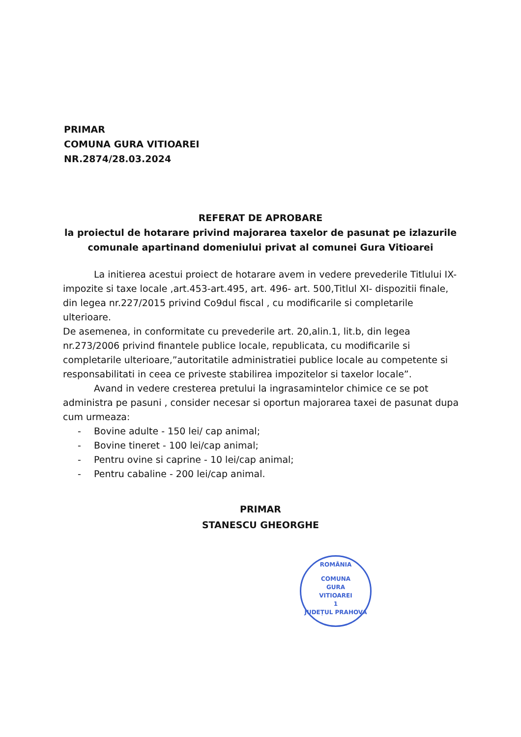PRIMAR
COMUNA GURA VITIOAREI
NR.2874/28.03.2024
REFERAT DE APROBARE
la proiectul de hotarare privind majorarea taxelor de pasunat pe izlazurile comunale apartinand domeniului privat al comunei Gura Vitioarei
La initierea acestui proiect de hotarare avem in vedere prevederile Titlului IX- impozite si taxe locale ,art.453-art.495, art. 496- art. 500,Titlul XI- dispozitii finale, din legea nr.227/2015 privind Co9dul fiscal , cu modificarile si completarile ulterioare.
De asemenea, in conformitate cu prevederile art. 20,alin.1, lit.b, din legea nr.273/2006 privind finantele publice locale, republicata, cu modificarile si completarile ulterioare,”autoritatile administratiei publice locale au competente si responsabilitati in ceea ce priveste stabilirea impozitelor si taxelor locale”.
Avand in vedere cresterea pretului la ingrasamintelor chimice ce se pot administra pe pasuni , consider necesar si oportun majorarea taxei de pasunat dupa cum urmeaza:
- Bovine adulte - 150 lei/ cap animal;
- Bovine tineret - 100 lei/cap animal;
- Pentru ovine si caprine - 10 lei/cap animal;
- Pentru cabaline - 200 lei/cap animal.
PRIMAR
STANESCU GHEORGHE
ROMÂNIA
COMUNA
GURA
VITIOAREI
1
JUDEȚUL PRAHOVA